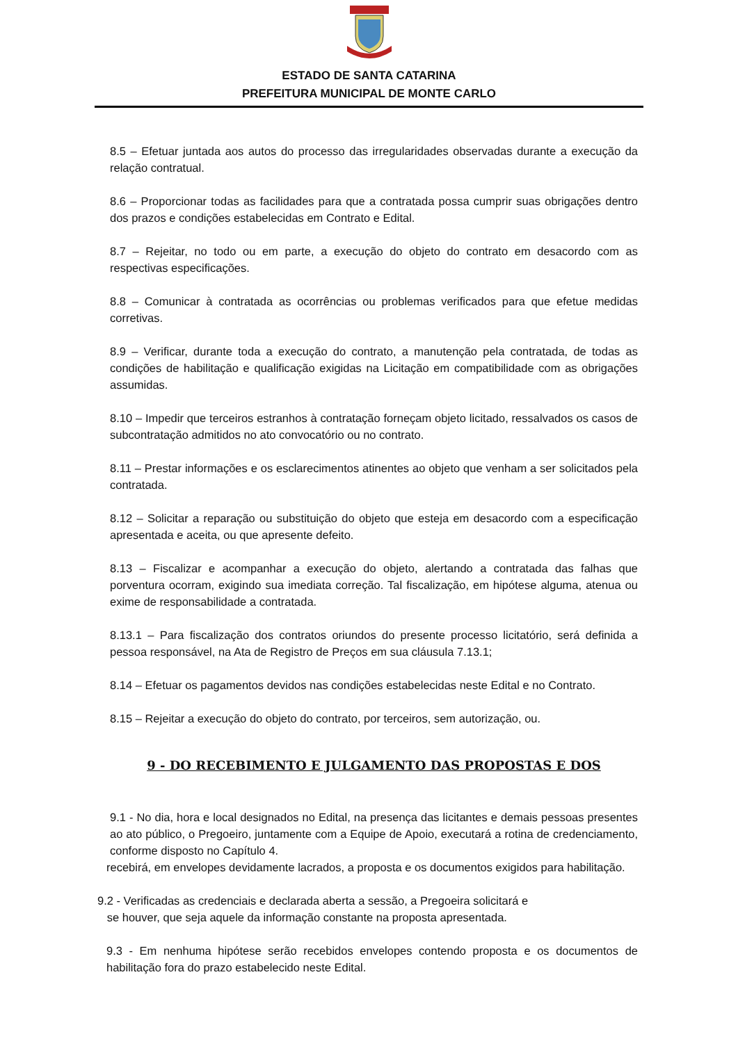ESTADO DE SANTA CATARINA
PREFEITURA MUNICIPAL DE MONTE CARLO
8.5 – Efetuar juntada aos autos do processo das irregularidades observadas durante a execução da relação contratual.
8.6 – Proporcionar todas as facilidades para que a contratada possa cumprir suas obrigações dentro dos prazos e condições estabelecidas em Contrato e Edital.
8.7 – Rejeitar, no todo ou em parte, a execução do objeto do contrato em desacordo com as respectivas especificações.
8.8 – Comunicar à contratada as ocorrências ou problemas verificados para que efetue medidas corretivas.
8.9 – Verificar, durante toda a execução do contrato, a manutenção pela contratada, de todas as condições de habilitação e qualificação exigidas na Licitação em compatibilidade com as obrigações assumidas.
8.10 – Impedir que terceiros estranhos à contratação forneçam objeto licitado, ressalvados os casos de subcontratação admitidos no ato convocatório ou no contrato.
8.11 – Prestar informações e os esclarecimentos atinentes ao objeto que venham a ser solicitados pela contratada.
8.12 – Solicitar a reparação ou substituição do objeto que esteja em desacordo com a especificação apresentada e aceita, ou que apresente defeito.
8.13 – Fiscalizar e acompanhar a execução do objeto, alertando a contratada das falhas que porventura ocorram, exigindo sua imediata correção. Tal fiscalização, em hipótese alguma, atenua ou exime de responsabilidade a contratada.
8.13.1 – Para fiscalização dos contratos oriundos do presente processo licitatório, será definida a pessoa responsável, na Ata de Registro de Preços em sua cláusula 7.13.1;
8.14 – Efetuar os pagamentos devidos nas condições estabelecidas neste Edital e no Contrato.
8.15 – Rejeitar a execução do objeto do contrato, por terceiros, sem autorização, ou.
9 - DO RECEBIMENTO E JULGAMENTO DAS PROPOSTAS E DOS
9.1 - No dia, hora e local designados no Edital, na presença das licitantes e demais pessoas presentes ao ato público, o Pregoeiro, juntamente com a Equipe de Apoio, executará a rotina de credenciamento, conforme disposto no Capítulo 4.
recebirá, em envelopes devidamente lacrados, a proposta e os documentos exigidos para habilitação.
9.2 - Verificadas as credenciais e declarada aberta a sessão, a Pregoeira solicitará e
se houver, que seja aquele da informação constante na proposta apresentada.
9.3 - Em nenhuma hipótese serão recebidos envelopes contendo proposta e os documentos de habilitação fora do prazo estabelecido neste Edital.